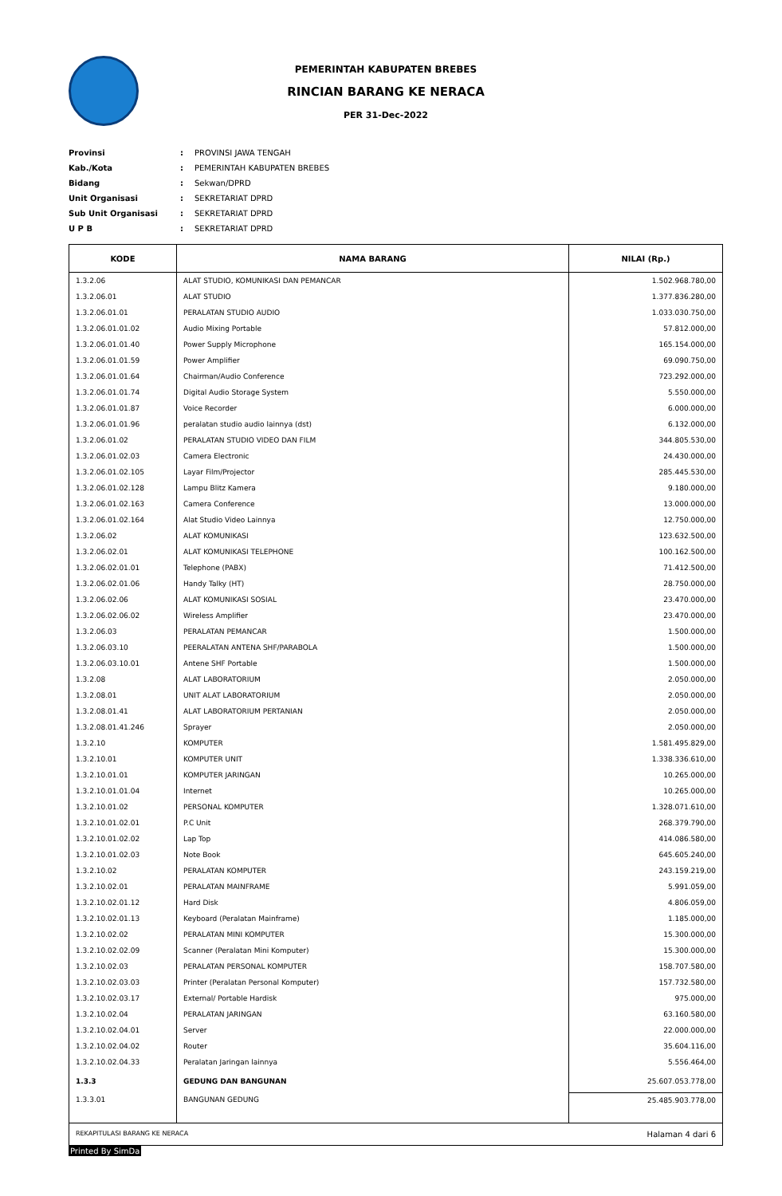PEMERINTAH KABUPATEN BREBES
RINCIAN BARANG KE NERACA
PER 31-Dec-2022
Provinsi: PROVINSI JAWA TENGAH
Kab./Kota: PEMERINTAH KABUPATEN BREBES
Bidang: Sekwan/DPRD
Unit Organisasi: SEKRETARIAT DPRD
Sub Unit Organisasi: SEKRETARIAT DPRD
U P B: SEKRETARIAT DPRD
| KODE | NAMA BARANG | NILAI (Rp.) |
| --- | --- | --- |
| 1.3.2.06 | ALAT STUDIO, KOMUNIKASI DAN PEMANCAR | 1.502.968.780,00 |
| 1.3.2.06.01 | ALAT STUDIO | 1.377.836.280,00 |
| 1.3.2.06.01.01 | PERALATAN STUDIO AUDIO | 1.033.030.750,00 |
| 1.3.2.06.01.01.02 | Audio Mixing Portable | 57.812.000,00 |
| 1.3.2.06.01.01.40 | Power Supply Microphone | 165.154.000,00 |
| 1.3.2.06.01.01.59 | Power Amplifier | 69.090.750,00 |
| 1.3.2.06.01.01.64 | Chairman/Audio Conference | 723.292.000,00 |
| 1.3.2.06.01.01.74 | Digital Audio Storage System | 5.550.000,00 |
| 1.3.2.06.01.01.87 | Voice Recorder | 6.000.000,00 |
| 1.3.2.06.01.01.96 | peralatan studio audio lainnya (dst) | 6.132.000,00 |
| 1.3.2.06.01.02 | PERALATAN STUDIO VIDEO DAN FILM | 344.805.530,00 |
| 1.3.2.06.01.02.03 | Camera Electronic | 24.430.000,00 |
| 1.3.2.06.01.02.105 | Layar Film/Projector | 285.445.530,00 |
| 1.3.2.06.01.02.128 | Lampu Blitz Kamera | 9.180.000,00 |
| 1.3.2.06.01.02.163 | Camera Conference | 13.000.000,00 |
| 1.3.2.06.01.02.164 | Alat Studio Video Lainnya | 12.750.000,00 |
| 1.3.2.06.02 | ALAT KOMUNIKASI | 123.632.500,00 |
| 1.3.2.06.02.01 | ALAT KOMUNIKASI TELEPHONE | 100.162.500,00 |
| 1.3.2.06.02.01.01 | Telephone (PABX) | 71.412.500,00 |
| 1.3.2.06.02.01.06 | Handy Talky (HT) | 28.750.000,00 |
| 1.3.2.06.02.06 | ALAT KOMUNIKASI SOSIAL | 23.470.000,00 |
| 1.3.2.06.02.06.02 | Wireless Amplifier | 23.470.000,00 |
| 1.3.2.06.03 | PERALATAN PEMANCAR | 1.500.000,00 |
| 1.3.2.06.03.10 | PEERALATAN ANTENA SHF/PARABOLA | 1.500.000,00 |
| 1.3.2.06.03.10.01 | Antene SHF Portable | 1.500.000,00 |
| 1.3.2.08 | ALAT LABORATORIUM | 2.050.000,00 |
| 1.3.2.08.01 | UNIT ALAT LABORATORIUM | 2.050.000,00 |
| 1.3.2.08.01.41 | ALAT LABORATORIUM PERTANIAN | 2.050.000,00 |
| 1.3.2.08.01.41.246 | Sprayer | 2.050.000,00 |
| 1.3.2.10 | KOMPUTER | 1.581.495.829,00 |
| 1.3.2.10.01 | KOMPUTER UNIT | 1.338.336.610,00 |
| 1.3.2.10.01.01 | KOMPUTER JARINGAN | 10.265.000,00 |
| 1.3.2.10.01.01.04 | Internet | 10.265.000,00 |
| 1.3.2.10.01.02 | PERSONAL KOMPUTER | 1.328.071.610,00 |
| 1.3.2.10.01.02.01 | P.C Unit | 268.379.790,00 |
| 1.3.2.10.01.02.02 | Lap Top | 414.086.580,00 |
| 1.3.2.10.01.02.03 | Note Book | 645.605.240,00 |
| 1.3.2.10.02 | PERALATAN KOMPUTER | 243.159.219,00 |
| 1.3.2.10.02.01 | PERALATAN MAINFRAME | 5.991.059,00 |
| 1.3.2.10.02.01.12 | Hard Disk | 4.806.059,00 |
| 1.3.2.10.02.01.13 | Keyboard (Peralatan Mainframe) | 1.185.000,00 |
| 1.3.2.10.02.02 | PERALATAN MINI KOMPUTER | 15.300.000,00 |
| 1.3.2.10.02.02.09 | Scanner (Peralatan Mini Komputer) | 15.300.000,00 |
| 1.3.2.10.02.03 | PERALATAN PERSONAL KOMPUTER | 158.707.580,00 |
| 1.3.2.10.02.03.03 | Printer (Peralatan Personal Komputer) | 157.732.580,00 |
| 1.3.2.10.02.03.17 | External/ Portable Hardisk | 975.000,00 |
| 1.3.2.10.02.04 | PERALATAN JARINGAN | 63.160.580,00 |
| 1.3.2.10.02.04.01 | Server | 22.000.000,00 |
| 1.3.2.10.02.04.02 | Router | 35.604.116,00 |
| 1.3.2.10.02.04.33 | Peralatan Jaringan lainnya | 5.556.464,00 |
| 1.3.3 | GEDUNG DAN BANGUNAN | 25.607.053.778,00 |
| 1.3.3.01 | BANGUNAN GEDUNG | 25.485.903.778,00 |
REKAPITULASI BARANG KE NERACA Halaman 4 dari 6
Printed By SimDa